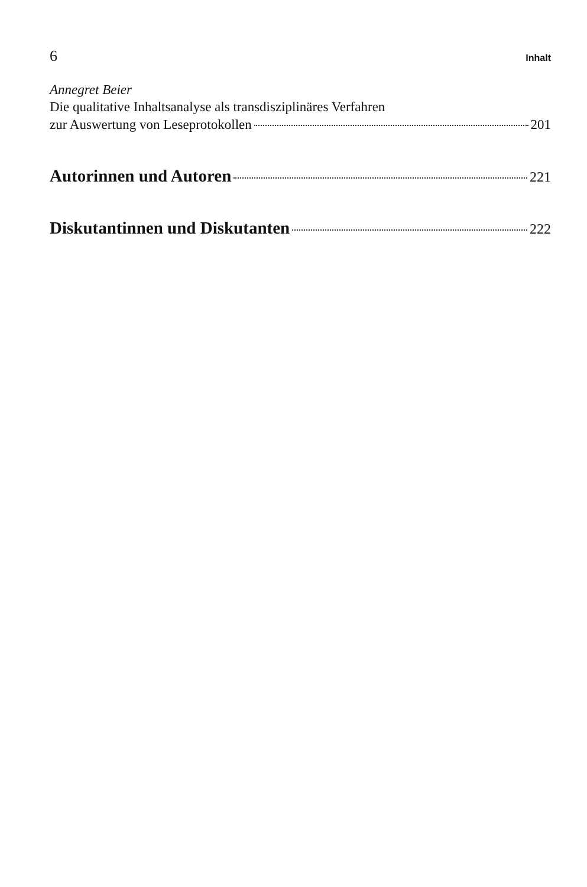6 Inhalt
Annegret Beier
Die qualitative Inhaltsanalyse als transdisziplinäres Verfahren
zur Auswertung von Leseprotokollen 201
Autorinnen und Autoren 221
Diskutantinnen und Diskutanten 222